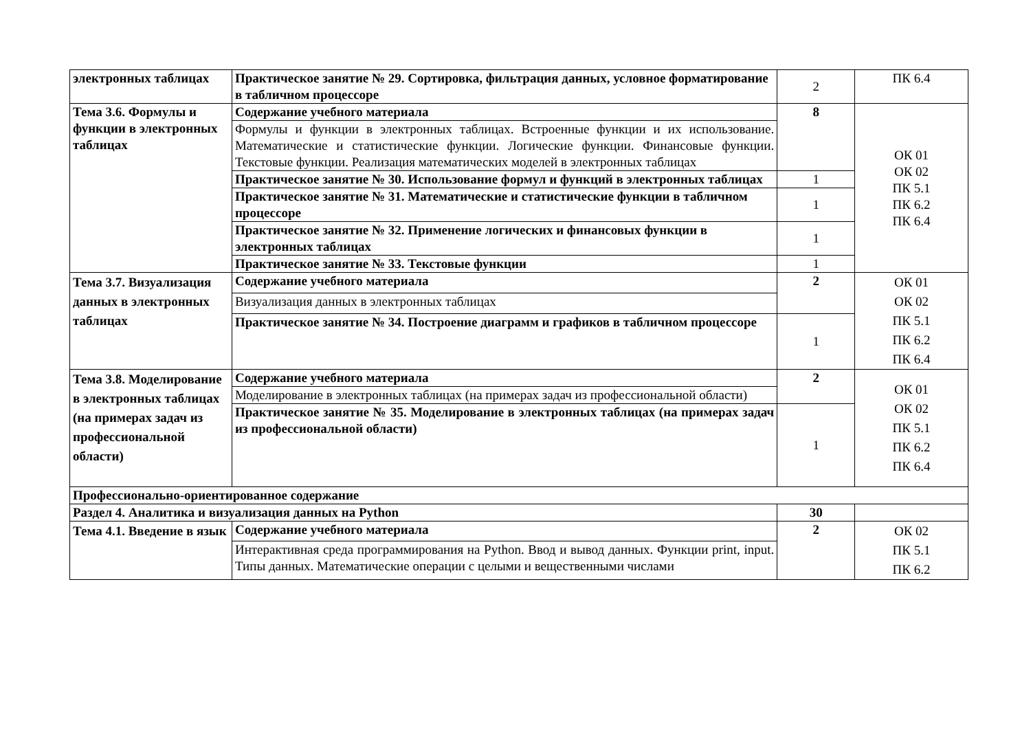| электронных таблицах | Практическое занятие № 29. Сортировка, фильтрация данных, условное форматирование в табличном процессоре | 2 | ПК 6.4 |
| Тема 3.6. Формулы и функции в электронных таблицах | Содержание учебного материала | 8 | ОК 01 ОК 02 ПК 5.1 ПК 6.2 ПК 6.4 |
| | Формулы и функции в электронных таблицах. Встроенные функции и их использование. Математические и статистические функции. Логические функции. Финансовые функции. Текстовые функции. Реализация математических моделей в электронных таблицах | | |
| | Практическое занятие № 30. Использование формул и функций в электронных таблицах | 1 | |
| | Практическое занятие № 31. Математические и статистические функции в табличном процессоре | 1 | |
| | Практическое занятие № 32. Применение логических и финансовых функции в электронных таблицах | 1 | |
| | Практическое занятие № 33. Текстовые функции | 1 | |
| Тема 3.7. Визуализация данных в электронных таблицах | Содержание учебного материала | 2 | ОК 01 ОК 02 ПК 5.1 ПК 6.2 ПК 6.4 |
| | Визуализация данных в электронных таблицах | | |
| | Практическое занятие № 34. Построение диаграмм и графиков в табличном процессоре | 1 | |
| Тема 3.8. Моделирование в электронных таблицах (на примерах задач из профессиональной области) | Содержание учебного материала | 2 | ОК 01 ОК 02 ПК 5.1 ПК 6.2 ПК 6.4 |
| | Моделирование в электронных таблицах (на примерах задач из профессиональной области) | | |
| | Практическое занятие № 35. Моделирование в электронных таблицах (на примерах задач из профессиональной области) | 1 | |
| Профессионально-ориентированное содержание | | | |
| Раздел 4. Аналитика и визуализация данных на Python | | 30 | |
| Тема 4.1. Введение в язык | Содержание учебного материала | 2 | ОК 02 ПК 5.1 ПК 6.2 |
| | Интерактивная среда программирования на Python. Ввод и вывод данных. Функции print, input. Типы данных. Математические операции с целыми и вещественными числами | | |